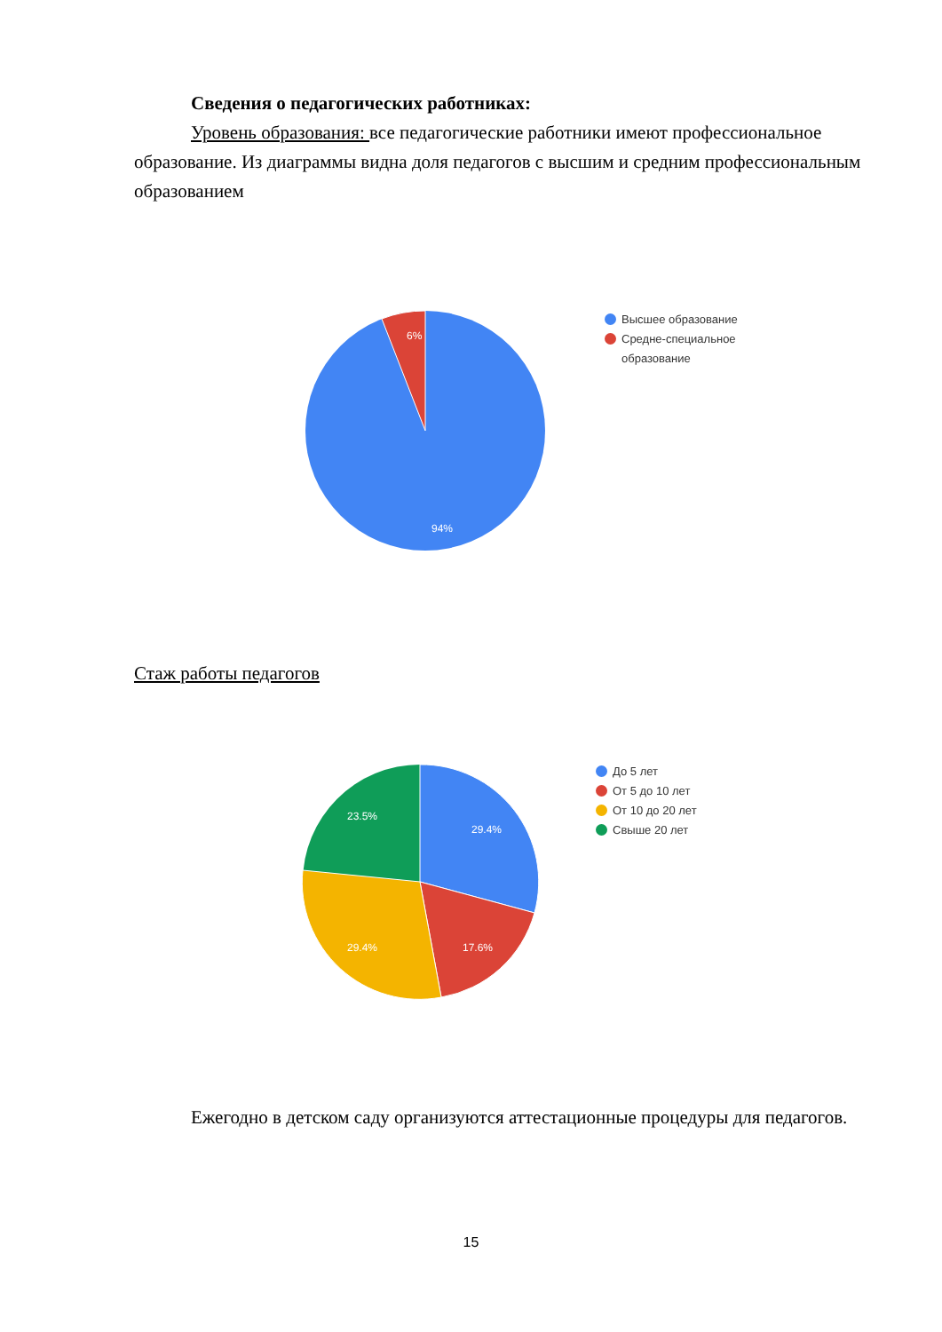Сведения о педагогических работниках:
Уровень образования: все педагогические работники имеют профессиональное образование. Из диаграммы видна доля педагогов с высшим и средним профессиональным образованием
6%
94%
Высшее образование
Средне-специальное
образование
Стаж работы педагогов
23.5%
29.4%
29.4%
17.6%
До 5 лет
От 5 до 10 лет
От 10 до 20 лет
Свыше 20 лет
Ежегодно в детском саду организуются аттестационные процедуры для педагогов.
15